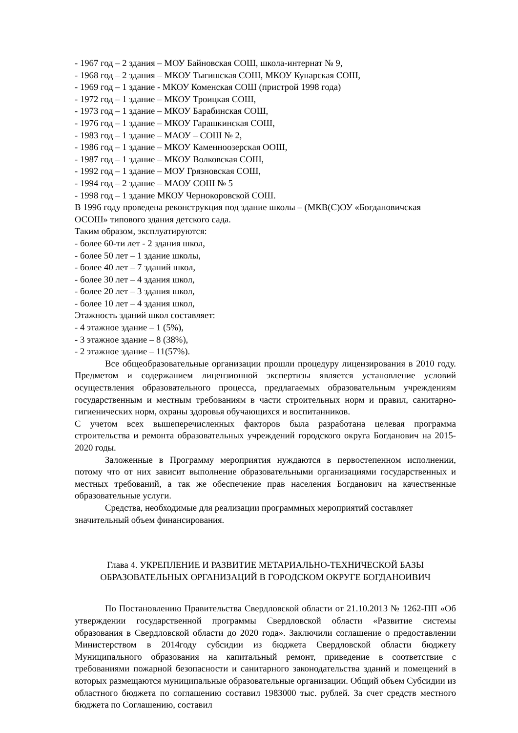- 1967 год – 2 здания – МОУ Байновская СОШ, школа-интернат № 9,
- 1968 год – 2 здания – МКОУ Тыгишская СОШ, МКОУ Кунарская СОШ,
- 1969 год – 1 здание - МКОУ Коменская СОШ (пристрой 1998 года)
- 1972 год – 1 здание – МКОУ Троицкая СОШ,
- 1973 год – 1 здание – МКОУ Барабинская СОШ,
- 1976 год – 1 здание – МКОУ Гарашкинская СОШ,
- 1983 год – 1 здание – МАОУ – СОШ № 2,
- 1986 год – 1 здание – МКОУ Каменноозерская ООШ,
- 1987 год – 1 здание – МКОУ Волковская СОШ,
- 1992 год – 1 здание – МОУ Грязновская СОШ,
- 1994 год – 2 здание – МАОУ СОШ № 5
- 1998 год – 1 здание МКОУ Чернокоровской СОШ.
В 1996 году проведена реконструкция под здание школы – (МКВ(С)ОУ «Богдановичская ОСОШ» типового здания детского сада.
Таким образом, эксплуатируются:
- более 60-ти лет - 2 здания школ,
- более 50 лет – 1 здание школы,
- более 40 лет – 7 зданий школ,
- более 30 лет – 4 здания школ,
- более 20 лет – 3 здания школ,
- более 10 лет – 4 здания школ,
Этажность зданий школ составляет:
- 4 этажное здание – 1 (5%),
- 3 этажное здание – 8 (38%),
- 2 этажное здание – 11(57%).
Все общеобразовательные организации прошли процедуру лицензирования в 2010 году. Предметом и содержанием лицензионной экспертизы является установление условий осуществления образовательного процесса, предлагаемых образовательным учреждениям государственным и местным требованиям в части строительных норм и правил, санитарно-гигиенических норм, охраны здоровья обучающихся и воспитанников.
С учетом всех вышеперечисленных факторов была разработана целевая программа строительства и ремонта образовательных учреждений городского округа Богданович на 2015-2020 годы.
Заложенные в Программу мероприятия нуждаются в первостепенном исполнении, потому что от них зависит выполнение образовательными организациями государственных и местных требований, а так же обеспечение прав населения Богданович на качественные образовательные услуги.
Средства, необходимые для реализации программных мероприятий составляет значительный объем финансирования.
Глава 4. УКРЕПЛЕНИЕ И РАЗВИТИЕ МЕТАРИАЛЬНО-ТЕХНИЧЕСКОЙ БАЗЫ ОБРАЗОВАТЕЛЬНЫХ ОРГАНИЗАЦИЙ В ГОРОДСКОМ ОКРУГЕ БОГДАНОИВИЧ
По Постановлению Правительства Свердловской области от 21.10.2013 № 1262-ПП «Об утверждении государственной программы Свердловской области «Развитие системы образования в Свердловской области до 2020 года». Заключили соглашение о предоставлении Министерством в 2014году субсидии из бюджета Свердловской области бюджету Муниципального образования на капитальный ремонт, приведение в соответствие с требованиями пожарной безопасности и санитарного законодательства зданий и помещений в которых размещаются муниципальные образовательные организации. Общий объем Субсидии из областного бюджета по соглашению составил 1983000 тыс. рублей. За счет средств местного бюджета по Соглашению, составил